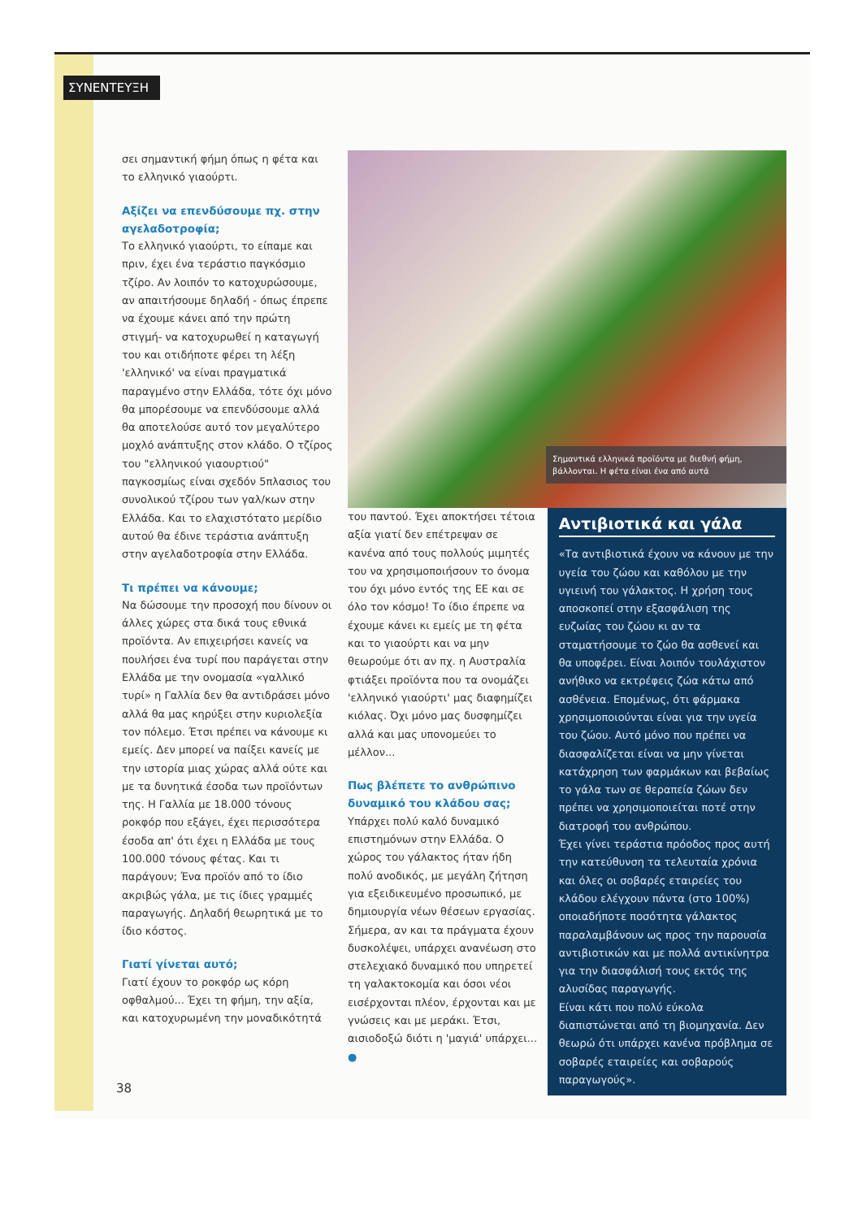ΣΥΝΕΝΤΕΥΞΗ
σει σημαντική φήμη όπως η φέτα και το ελληνικό γιαούρτι.
Αξίζει να επενδύσουμε πχ. στην αγελαδοτροφία;
Το ελληνικό γιαούρτι, το είπαμε και πριν, έχει ένα τεράστιο παγκόσμιο τζίρο. Αν λοιπόν το κατοχυρώσουμε, αν απαιτήσουμε δηλαδή - όπως έπρεπε να έχουμε κάνει από την πρώτη στιγμή- να κατοχυρωθεί η καταγωγή του και οτιδήποτε φέρει τη λέξη 'ελληνικό' να είναι πραγματικά παραγμένο στην Ελλάδα, τότε όχι μόνο θα μπορέσουμε να επενδύσουμε αλλά θα αποτελούσε αυτό τον μεγαλύτερο μοχλό ανάπτυξης στον κλάδο. Ο τζίρος του "ελληνικού γιαουρτιού" παγκοσμίως είναι σχεδόν 5πλασιος του συνολικού τζίρου των γαλ/κων στην Ελλάδα. Και το ελαχιστότατο μερίδιο αυτού θα έδινε τεράστια ανάπτυξη στην αγελαδοτροφία στην Ελλάδα.
Τι πρέπει να κάνουμε;
Να δώσουμε την προσοχή που δίνουν οι άλλες χώρες στα δικά τους εθνικά προϊόντα. Αν επιχειρήσει κανείς να πουλήσει ένα τυρί που παράγεται στην Ελλάδα με την ονομασία «γαλλικό τυρί» η Γαλλία δεν θα αντιδράσει μόνο αλλά θα μας κηρύξει στην κυριολεξία τον πόλεμο. Έτσι πρέπει να κάνουμε κι εμείς. Δεν μπορεί να παίξει κανείς με την ιστορία μιας χώρας αλλά ούτε και με τα δυνητικά έσοδα των προϊόντων της. Η Γαλλία με 18.000 τόνους ροκφόρ που εξάγει, έχει περισσότερα έσοδα απ' ότι έχει η Ελλάδα με τους 100.000 τόνους φέτας. Και τι παράγουν; Ένα προϊόν από το ίδιο ακριβώς γάλα, με τις ίδιες γραμμές παραγωγής. Δηλαδή θεωρητικά με το ίδιο κόστος.
Γιατί γίνεται αυτό;
Γιατί έχουν το ροκφόρ ως κόρη οφθαλμού... Έχει τη φήμη, την αξία, και κατοχυρωμένη την μοναδικότητά
Σημαντικά ελληνικά προϊόντα με διεθνή φήμη, βάλλονται. Η φέτα είναι ένα από αυτά
του παντού. Έχει αποκτήσει τέτοια αξία γιατί δεν επέτρεψαν σε κανένα από τους πολλούς μιμητές του να χρησιμοποιήσουν το όνομα του όχι μόνο εντός της ΕΕ και σε όλο τον κόσμο! Το ίδιο έπρεπε να έχουμε κάνει κι εμείς με τη φέτα και το γιαούρτι και να μην θεωρούμε ότι αν πχ. η Αυστραλία φτιάξει προϊόντα που τα ονομάζει 'ελληνικό γιαούρτι' μας διαφημίζει κιόλας. Όχι μόνο μας δυσφημίζει αλλά και μας υπονομεύει το μέλλον...
Πως βλέπετε το ανθρώπινο δυναμικό του κλάδου σας;
Υπάρχει πολύ καλό δυναμικό επιστημόνων στην Ελλάδα. Ο χώρος του γάλακτος ήταν ήδη πολύ ανοδικός, με μεγάλη ζήτηση για εξειδικευμένο προσωπικό, με δημιουργία νέων θέσεων εργασίας. Σήμερα, αν και τα πράγματα έχουν δυσκολέψει, υπάρχει ανανέωση στο στελεχιακό δυναμικό που υπηρετεί τη γαλακτοκομία και όσοι νέοι εισέρχονται πλέον, έρχονται και με γνώσεις και με μεράκι. Έτσι, αισιοδοξώ διότι η 'μαγιά' υπάρχει... ●
Αντιβιοτικά και γάλα
«Τα αντιβιοτικά έχουν να κάνουν με την υγεία του ζώου και καθόλου με την υγιεινή του γάλακτος. Η χρήση τους αποσκοπεί στην εξασφάλιση της ευζωίας του ζώου κι αν τα σταματήσουμε το ζώο θα ασθενεί και θα υποφέρει. Είναι λοιπόν τουλάχιστον ανήθικο να εκτρέφεις ζώα κάτω από ασθένεια. Επομένως, ότι φάρμακα χρησιμοποιούνται είναι για την υγεία του ζώου. Αυτό μόνο που πρέπει να διασφαλίζεται είναι να μην γίνεται κατάχρηση των φαρμάκων και βεβαίως το γάλα των σε θεραπεία ζώων δεν πρέπει να χρησιμοποιείται ποτέ στην διατροφή του ανθρώπου.
Έχει γίνει τεράστια πρόοδος προς αυτή την κατεύθυνση τα τελευταία χρόνια και όλες οι σοβαρές εταιρείες του κλάδου ελέγχουν πάντα (στο 100%) οποιαδήποτε ποσότητα γάλακτος παραλαμβάνουν ως προς την παρουσία αντιβιοτικών και με πολλά αντικίνητρα για την διασφάλισή τους εκτός της αλυσίδας παραγωγής.
Είναι κάτι που πολύ εύκολα διαπιστώνεται από τη βιομηχανία. Δεν θεωρώ ότι υπάρχει κανένα πρόβλημα σε σοβαρές εταιρείες και σοβαρούς παραγωγούς».
38